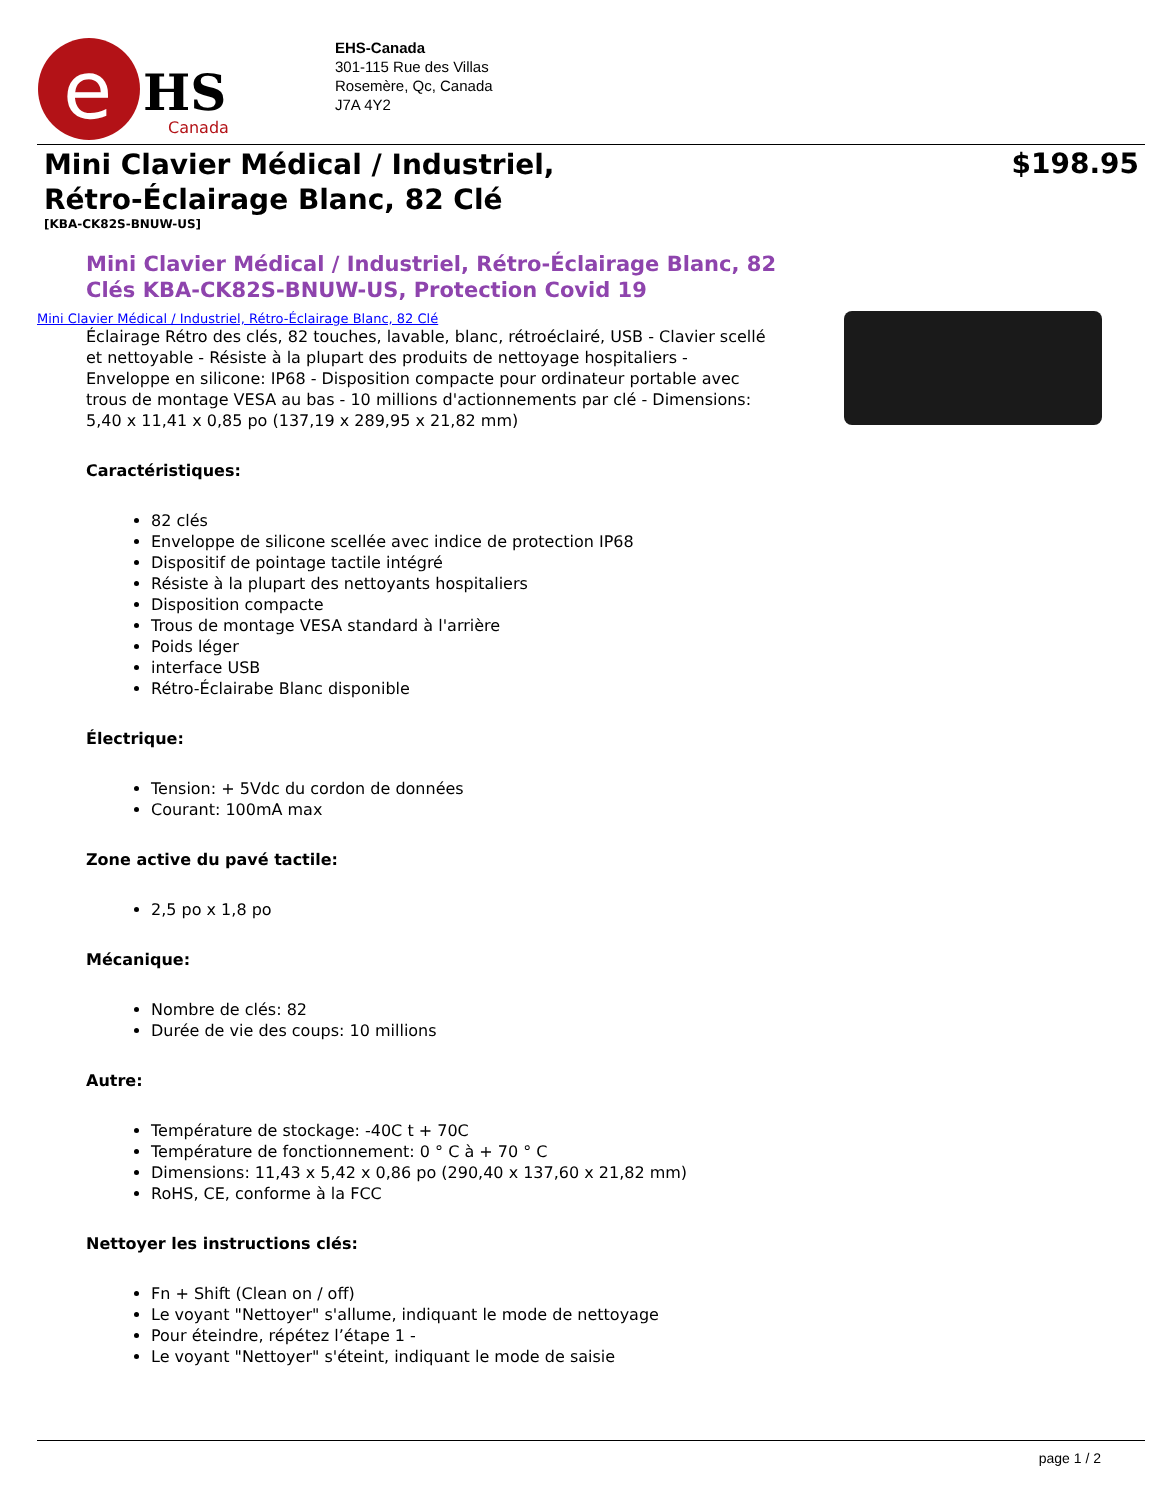e
HS
Canada
EHS-Canada
301-115 Rue des Villas
Rosemère, Qc, Canada
J7A 4Y2
Mini Clavier Médical / Industriel,
Rétro-Éclairage Blanc, 82 Clé
$198.95
[KBA-CK82S-BNUW-US]
Mini Clavier Médical / Industriel, Rétro-Éclairage Blanc, 82 Clés KBA-CK82S-BNUW-US, Protection Covid 19
Mini Clavier Médical / Industriel, Rétro-Éclairage Blanc, 82 Clé
Éclairage Rétro des clés, 82 touches, lavable, blanc, rétroéclairé, USB - Clavier scellé et nettoyable - Résiste à la plupart des produits de nettoyage hospitaliers - Enveloppe en silicone: IP68 - Disposition compacte pour ordinateur portable avec trous de montage VESA au bas - 10 millions d'actionnements par clé - Dimensions: 5,40 x 11,41 x 0,85 po (137,19 x 289,95 x 21,82 mm)
Caractéristiques:
82 clés
Enveloppe de silicone scellée avec indice de protection IP68
Dispositif de pointage tactile intégré
Résiste à la plupart des nettoyants hospitaliers
Disposition compacte
Trous de montage VESA standard à l'arrière
Poids léger
interface USB
Rétro-Éclairabe Blanc disponible
Électrique:
Tension: + 5Vdc du cordon de données
Courant: 100mA max
Zone active du pavé tactile:
2,5 po x 1,8 po
Mécanique:
Nombre de clés: 82
Durée de vie des coups: 10 millions
Autre:
Température de stockage: -40C t + 70C
Température de fonctionnement: 0 ° C à + 70 ° C
Dimensions: 11,43 x 5,42 x 0,86 po (290,40 x 137,60 x 21,82 mm)
RoHS, CE, conforme à la FCC
Nettoyer les instructions clés:
Fn + Shift (Clean on / off)
Le voyant "Nettoyer" s'allume, indiquant le mode de nettoyage
Pour éteindre, répétez l’étape 1 -
Le voyant "Nettoyer" s'éteint, indiquant le mode de saisie
page 1 / 2